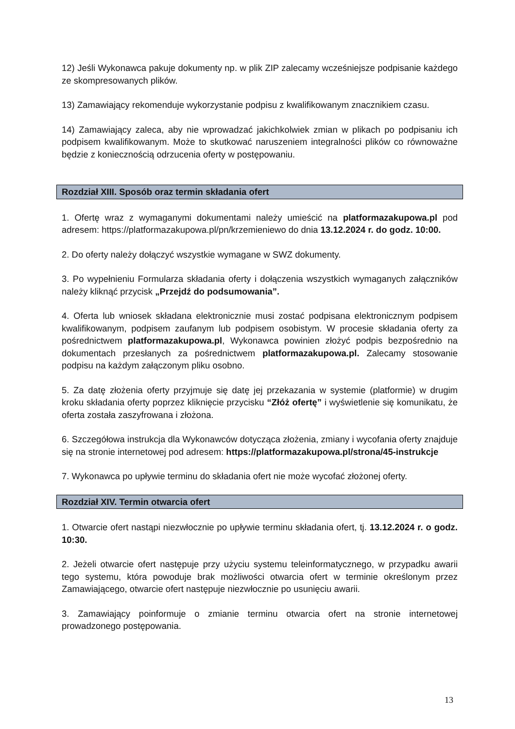12) Jeśli Wykonawca pakuje dokumenty np. w plik ZIP zalecamy wcześniejsze podpisanie każdego ze skompresowanych plików.
13) Zamawiający rekomenduje wykorzystanie podpisu z kwalifikowanym znacznikiem czasu.
14) Zamawiający zaleca, aby nie wprowadzać jakichkolwiek zmian w plikach po podpisaniu ich podpisem kwalifikowanym. Może to skutkować naruszeniem integralności plików co równoważne będzie z koniecznością odrzucenia oferty w postępowaniu.
Rozdział XIII. Sposób oraz termin składania ofert
1. Ofertę wraz z wymaganymi dokumentami należy umieścić na platformazakupowa.pl pod adresem: https://platformazakupowa.pl/pn/krzemieniewo do dnia 13.12.2024 r. do godz. 10:00.
2. Do oferty należy dołączyć wszystkie wymagane w SWZ dokumenty.
3. Po wypełnieniu Formularza składania oferty i dołączenia wszystkich wymaganych załączników należy kliknąć przycisk „Przejdź do podsumowania”.
4. Oferta lub wniosek składana elektronicznie musi zostać podpisana elektronicznym podpisem kwalifikowanym, podpisem zaufanym lub podpisem osobistym. W procesie składania oferty za pośrednictwem platformazakupowa.pl, Wykonawca powinien złożyć podpis bezpośrednio na dokumentach przesłanych za pośrednictwem platformazakupowa.pl. Zalecamy stosowanie podpisu na każdym załączonym pliku osobno.
5. Za datę złożenia oferty przyjmuje się datę jej przekazania w systemie (platformie) w drugim kroku składania oferty poprzez kliknięcie przycisku “Złóż ofertę” i wyświetlenie się komunikatu, że oferta została zaszyfrowana i złożona.
6. Szczegółowa instrukcja dla Wykonawców dotycząca złożenia, zmiany i wycofania oferty znajduje się na stronie internetowej pod adresem: https://platformazakupowa.pl/strona/45-instrukcje
7. Wykonawca po upływie terminu do składania ofert nie może wycofać złożonej oferty.
Rozdział XIV. Termin otwarcia ofert
1. Otwarcie ofert nastąpi niezwłocznie po upływie terminu składania ofert, tj. 13.12.2024 r. o godz. 10:30.
2. Jeżeli otwarcie ofert następuje przy użyciu systemu teleinformatycznego, w przypadku awarii tego systemu, która powoduje brak możliwości otwarcia ofert w terminie określonym przez Zamawiającego, otwarcie ofert następuje niezwłocznie po usunięciu awarii.
3. Zamawiający poinformuje o zmianie terminu otwarcia ofert na stronie internetowej prowadzonego postępowania.
13